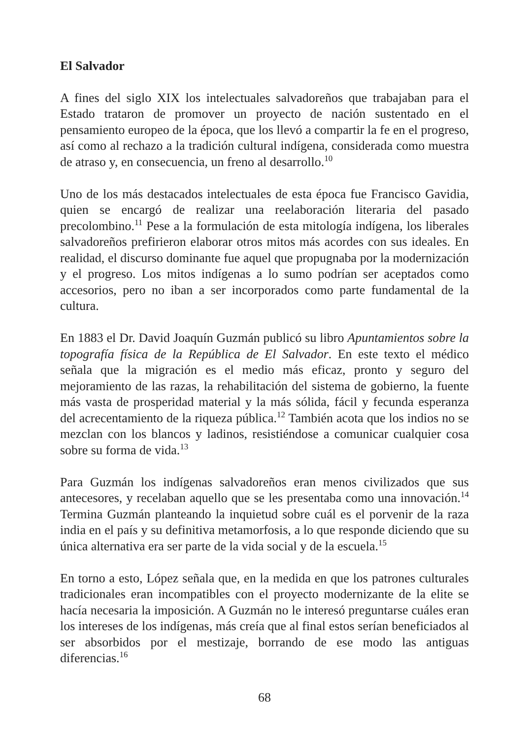El Salvador
A fines del siglo XIX los intelectuales salvadoreños que trabajaban para el Estado trataron de promover un proyecto de nación sustentado en el pensamiento europeo de la época, que los llevó a compartir la fe en el progreso, así como al rechazo a la tradición cultural indígena, considerada como muestra de atraso y, en consecuencia, un freno al desarrollo.<sup>10</sup>
Uno de los más destacados intelectuales de esta época fue Francisco Gavidia, quien se encargó de realizar una reelaboración literaria del pasado precolombino.<sup>11</sup> Pese a la formulación de esta mitología indígena, los liberales salvadoreños prefirieron elaborar otros mitos más acordes con sus ideales. En realidad, el discurso dominante fue aquel que propugnaba por la modernización y el progreso. Los mitos indígenas a lo sumo podrían ser aceptados como accesorios, pero no iban a ser incorporados como parte fundamental de la cultura.
En 1883 el Dr. David Joaquín Guzmán publicó su libro Apuntamientos sobre la topografía física de la República de El Salvador. En este texto el médico señala que la migración es el medio más eficaz, pronto y seguro del mejoramiento de las razas, la rehabilitación del sistema de gobierno, la fuente más vasta de prosperidad material y la más sólida, fácil y fecunda esperanza del acrecentamiento de la riqueza pública.<sup>12</sup> También acota que los indios no se mezclan con los blancos y ladinos, resistiéndose a comunicar cualquier cosa sobre su forma de vida.<sup>13</sup>
Para Guzmán los indígenas salvadoreños eran menos civilizados que sus antecesores, y recelaban aquello que se les presentaba como una innovación.<sup>14</sup> Termina Guzmán planteando la inquietud sobre cuál es el porvenir de la raza india en el país y su definitiva metamorfosis, a lo que responde diciendo que su única alternativa era ser parte de la vida social y de la escuela.<sup>15</sup>
En torno a esto, López señala que, en la medida en que los patrones culturales tradicionales eran incompatibles con el proyecto modernizante de la elite se hacía necesaria la imposición. A Guzmán no le interesó preguntarse cuáles eran los intereses de los indígenas, más creía que al final estos serían beneficiados al ser absorbidos por el mestizaje, borrando de ese modo las antiguas diferencias.<sup>16</sup>
68